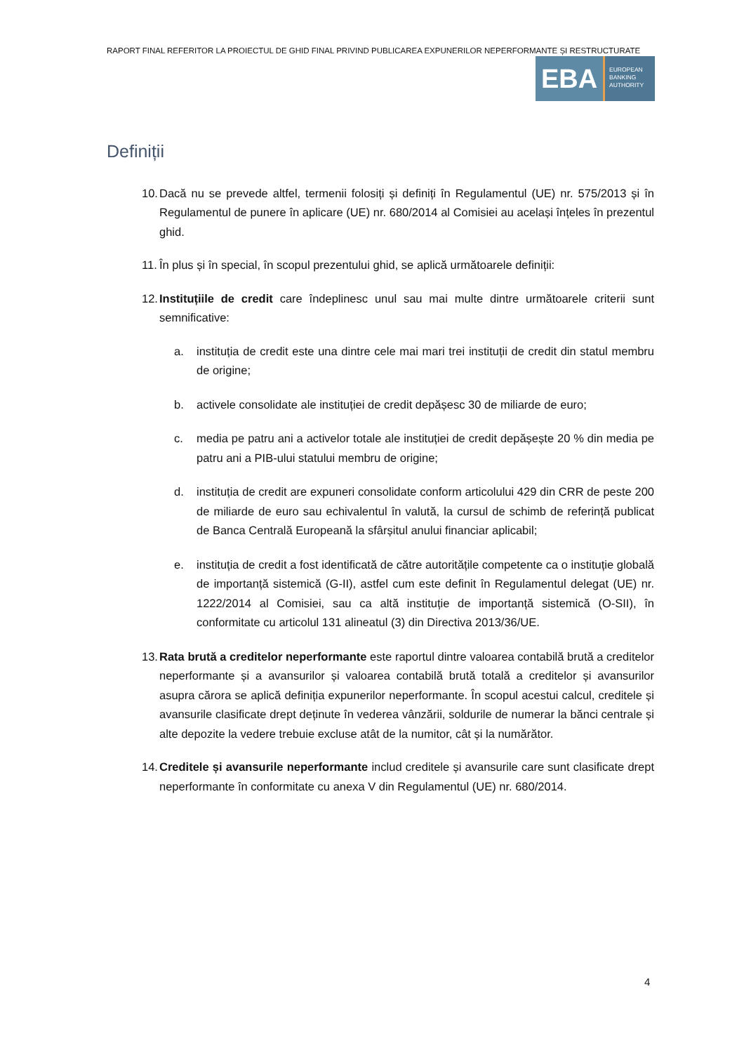RAPORT FINAL REFERITOR LA PROIECTUL DE GHID FINAL PRIVIND PUBLICAREA EXPUNERILOR NEPERFORMANTE ȘI RESTRUCTURATE
EBA
EUROPEAN
BANKING
AUTHORITY
Definiții
10. Dacă nu se prevede altfel, termenii folosiți și definiți în Regulamentul (UE) nr. 575/2013 și în Regulamentul de punere în aplicare (UE) nr. 680/2014 al Comisiei au același înțeles în prezentul ghid.
11. În plus și în special, în scopul prezentului ghid, se aplică următoarele definiții:
12. Instituțiile de credit care îndeplinesc unul sau mai multe dintre următoarele criterii sunt semnificative:
a. instituția de credit este una dintre cele mai mari trei instituții de credit din statul membru de origine;
b. activele consolidate ale instituției de credit depășesc 30 de miliarde de euro;
c. media pe patru ani a activelor totale ale instituției de credit depășește 20 % din media pe patru ani a PIB-ului statului membru de origine;
d. instituția de credit are expuneri consolidate conform articolului 429 din CRR de peste 200 de miliarde de euro sau echivalentul în valută, la cursul de schimb de referință publicat de Banca Centrală Europeană la sfârșitul anului financiar aplicabil;
e. instituția de credit a fost identificată de către autoritățile competente ca o instituție globală de importanță sistemică (G-II), astfel cum este definit în Regulamentul delegat (UE) nr. 1222/2014 al Comisiei, sau ca altă instituție de importanță sistemică (O-SII), în conformitate cu articolul 131 alineatul (3) din Directiva 2013/36/UE.
13. Rata brută a creditelor neperformante este raportul dintre valoarea contabilă brută a creditelor neperformante și a avansurilor și valoarea contabilă brută totală a creditelor și avansurilor asupra cărora se aplică definiția expunerilor neperformante. În scopul acestui calcul, creditele și avansurile clasificate drept deținute în vederea vânzării, soldurile de numerar la bănci centrale și alte depozite la vedere trebuie excluse atât de la numitor, cât și la numărător.
14. Creditele și avansurile neperformante includ creditele și avansurile care sunt clasificate drept neperformante în conformitate cu anexa V din Regulamentul (UE) nr. 680/2014.
4